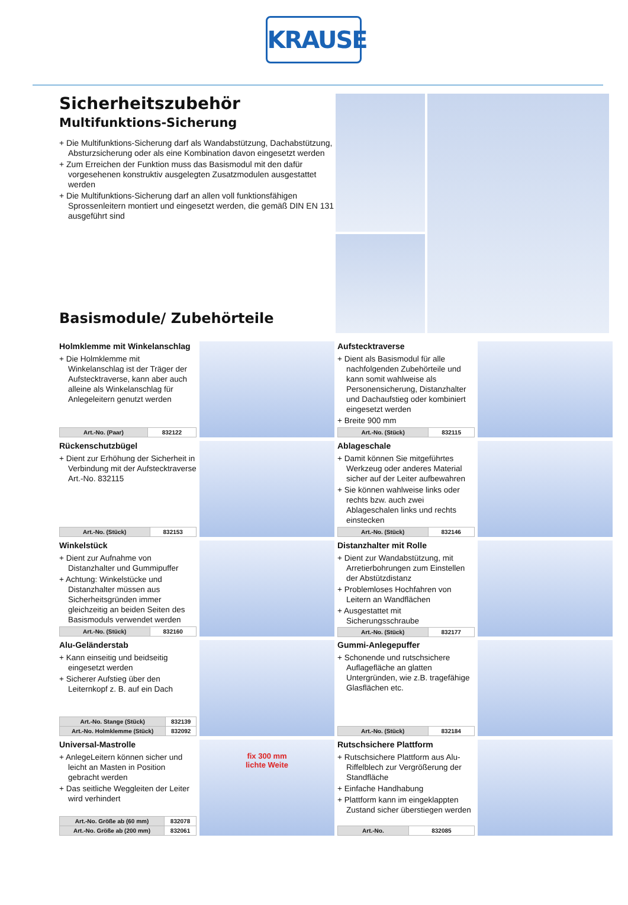KRAUSE
Sicherheitszubehör
Multifunktions-Sicherung
+ Die Multifunktions-Sicherung darf als Wandabstützung, Dachabstützung, Absturzsicherung oder als eine Kombination davon eingesetzt werden
+ Zum Erreichen der Funktion muss das Basismodul mit den dafür vorgesehenen konstruktiv ausgelegten Zusatzmodulen ausgestattet werden
+ Die Multifunktions-Sicherung darf an allen voll funktionsfähigen Sprossenleitern montiert und eingesetzt werden, die gemäß DIN EN 131 ausgeführt sind
Basismodule/ Zubehörteile
Holmklemme mit Winkelanschlag
+ Die Holmklemme mit Winkelanschlag ist der Träger der Aufstecktraverse, kann aber auch alleine als Winkelanschlag für Anlegeleitern genutzt werden
| Art.-No. (Paar) | 832122 |
Aufstecktraverse
+ Dient als Basismodul für alle nachfolgenden Zubehörteile und kann somit wahlweise als Personensicherung, Distanzhalter und Dachaufstieg oder kombiniert eingesetzt werden
+ Breite 900 mm
| Art.-No. (Stück) | 832115 |
Rückenschutzbügel
+ Dient zur Erhöhung der Sicherheit in Verbindung mit der Aufstecktraverse Art.-No. 832115
| Art.-No. (Stück) | 832153 |
Ablageschale
+ Damit können Sie mitgeführtes Werkzeug oder anderes Material sicher auf der Leiter aufbewahren
+ Sie können wahlweise links oder rechts bzw. auch zwei Ablageschalen links und rechts einstecken
| Art.-No. (Stück) | 832146 |
Winkelstück
+ Dient zur Aufnahme von Distanzhalter und Gummipuffer
+ Achtung: Winkelstücke und Distanzhalter müssen aus Sicherheitsgründen immer gleichzeitig an beiden Seiten des Basismoduls verwendet werden
| Art.-No. (Stück) | 832160 |
Distanzhalter mit Rolle
+ Dient zur Wandabstützung, mit Arretierbohrungen zum Einstellen der Abstützdistanz
+ Problemloses Hochfahren von Leitern an Wandflächen
+ Ausgestattet mit Sicherungsschraube
| Art.-No. (Stück) | 832177 |
Alu-Geländerstab
+ Kann einseitig und beidseitig eingesetzt werden
+ Sicherer Aufstieg über den Leiternkopf z. B. auf ein Dach
| Art.-No. Stange (Stück) | 832139 |
| Art.-No. Holmklemme (Stück) | 832092 |
Gummi-Anlegepuffer
+ Schonende und rutschsichere Auflagefläche an glatten Untergründen, wie z.B. tragefähige Glasflächen etc.
| Art.-No. (Stück) | 832184 |
Universal-Mastrolle
+ AnlegeLeitern können sicher und leicht an Masten in Position gebracht werden
+ Das seitliche Weggleiten der Leiter wird verhindert
| Art.-No. Größe ab (60 mm) | 832078 |
| Art.-No. Größe ab (200 mm) | 832061 |
fix 300 mm
lichte Weite
Rutschsichere Plattform
+ Rutschsichere Plattform aus Alu-Riffelblech zur Vergrößerung der Standfläche
+ Einfache Handhabung
+ Plattform kann im eingeklappten Zustand sicher überstiegen werden
| Art.-No. | 832085 |